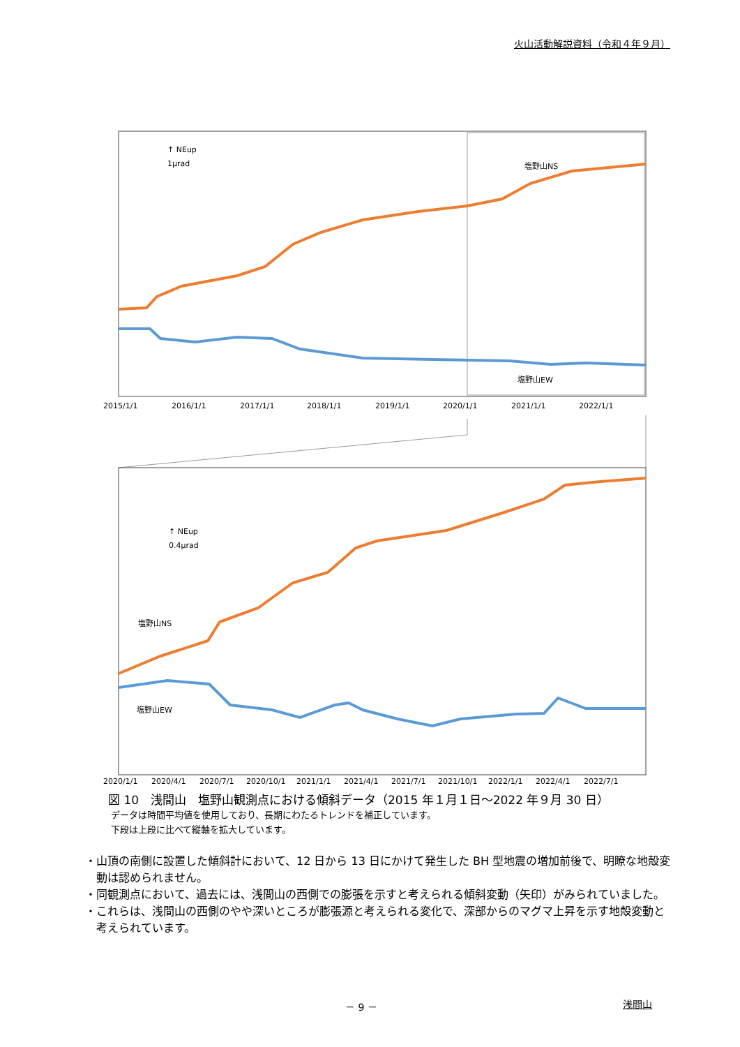火山活動解説資料（令和４年９月）
↑ NEup
1μrad
塩野山NS
塩野山EW
2015/1/1
2016/1/1
2017/1/1
2018/1/1
2019/1/1
2020/1/1
2021/1/1
2022/1/1
↑ NEup
0.4μrad
塩野山NS
塩野山EW
2020/1/1
2020/4/1
2020/7/1
2020/10/1
2021/1/1
2021/4/1
2021/7/1
2021/10/1
2022/1/1
2022/4/1
2022/7/1
図 10　浅間山　塩野山観測点における傾斜データ（2015 年１月１日～2022 年９月 30 日）
データは時間平均値を使用しており、長期にわたるトレンドを補正しています。
下段は上段に比べて縦軸を拡大しています。
・山頂の南側に設置した傾斜計において、12 日から 13 日にかけて発生した BH 型地震の増加前後で、明瞭な地殻変動は認められません。
・同観測点において、過去には、浅間山の西側での膨張を示すと考えられる傾斜変動（矢印）がみられていました。
・これらは、浅間山の西側のやや深いところが膨張源と考えられる変化で、深部からのマグマ上昇を示す地殻変動と考えられています。
－ 9 － 浅間山